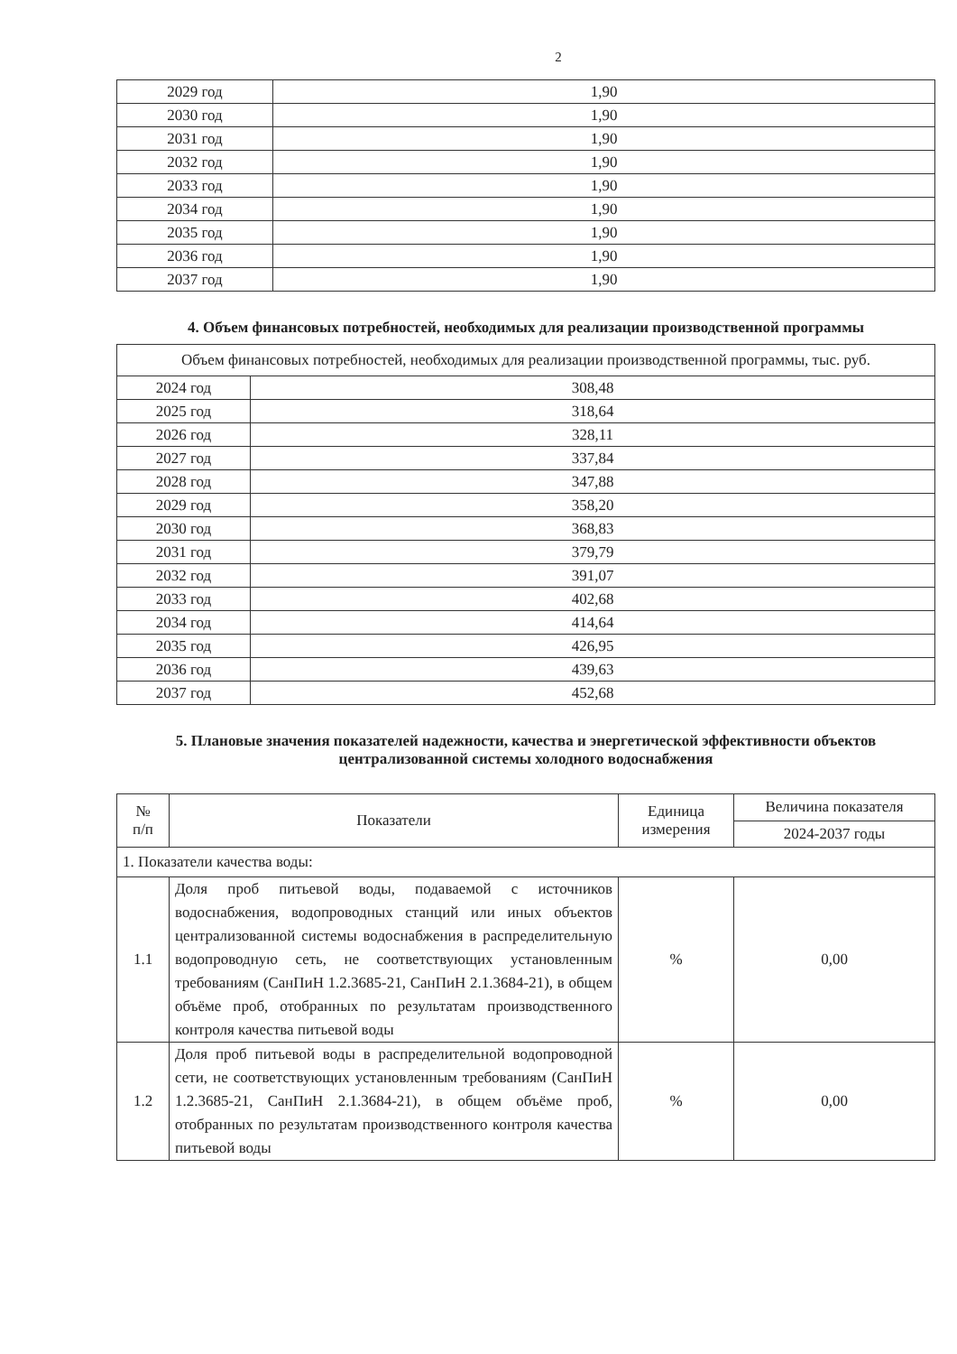2
| 2029 год | 1,90 |
| 2030 год | 1,90 |
| 2031 год | 1,90 |
| 2032 год | 1,90 |
| 2033 год | 1,90 |
| 2034 год | 1,90 |
| 2035 год | 1,90 |
| 2036 год | 1,90 |
| 2037 год | 1,90 |
4. Объем финансовых потребностей, необходимых для реализации производственной программы
| Объем финансовых потребностей, необходимых для реализации производственной программы, тыс. руб. | |
| 2024 год | 308,48 |
| 2025 год | 318,64 |
| 2026 год | 328,11 |
| 2027 год | 337,84 |
| 2028 год | 347,88 |
| 2029 год | 358,20 |
| 2030 год | 368,83 |
| 2031 год | 379,79 |
| 2032 год | 391,07 |
| 2033 год | 402,68 |
| 2034 год | 414,64 |
| 2035 год | 426,95 |
| 2036 год | 439,63 |
| 2037 год | 452,68 |
5. Плановые значения показателей надежности, качества и энергетической эффективности объектов централизованной системы холодного водоснабжения
| № п/п | Показатели | Единица измерения | Величина показателя |
| --- | --- | --- | --- |
| | | | 2024-2037 годы |
| 1. Показатели качества воды: | | | |
| 1.1 | Доля проб питьевой воды, подаваемой с источников водоснабжения, водопроводных станций или иных объектов централизованной системы водоснабжения в распределительную водопроводную сеть, не соответствующих установленным требованиям (СанПиН 1.2.3685-21, СанПиН 2.1.3684-21), в общем объёме проб, отобранных по результатам производственного контроля качества питьевой воды | % | 0,00 |
| 1.2 | Доля проб питьевой воды в распределительной водопроводной сети, не соответствующих установленным требованиям (СанПиН 1.2.3685-21, СанПиН 2.1.3684-21), в общем объёме проб, отобранных по результатам производственного контроля качества питьевой воды | % | 0,00 |